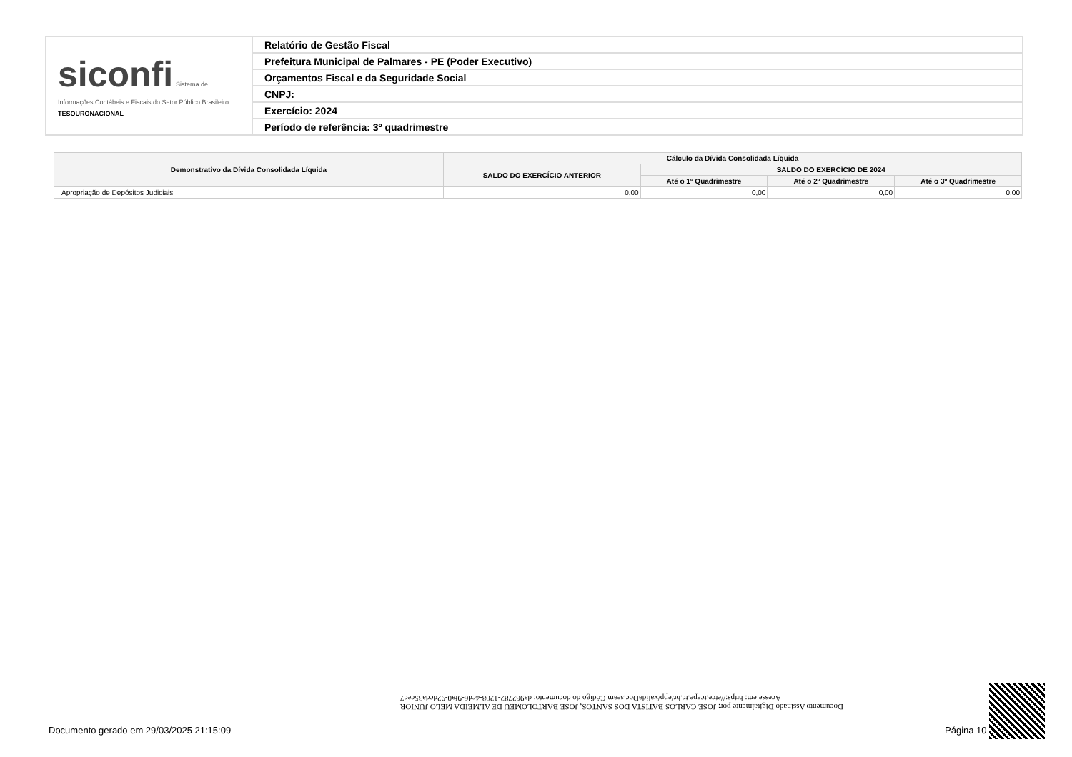| siconfi Sistema de Informações Contábeis e Fiscais do Setor Público Brasileiro TESOURONACIONAL | Relatório de Gestão Fiscal |
| | Prefeitura Municipal de Palmares - PE (Poder Executivo) |
| | Orçamentos Fiscal e da Seguridade Social |
| | CNPJ: |
| | Exercício: 2024 |
| | Período de referência: 3º quadrimestre |
| Demonstrativo da Dívida Consolidada Líquida | Cálculo da Dívida Consolidada Líquida | | | |
| --- | --- | --- | --- | --- |
| | SALDO DO EXERCÍCIO ANTERIOR | SALDO DO EXERCÍCIO DE 2024 | | |
| | | Até o 1º Quadrimestre | Até o 2º Quadrimestre | Até o 3º Quadrimestre |
| Apropriação de Depósitos Judiciais | 0,00 | 0,00 | 0,00 | 0,00 |
Documento Assinado Digitalmente por: JOSE CARLOS BATISTA DOS SANTOS, JOSE BARTOLOMEU DE ALMEIDA MELO JUNIOR
Acesse em: https://etce.tcepe.tc.br/epp/validaDoc.seam Código do documento: da962782-1208-4cd6-9fa0-92dcda35cec7
Documento gerado em 29/03/2025 21:15:09
Página 10